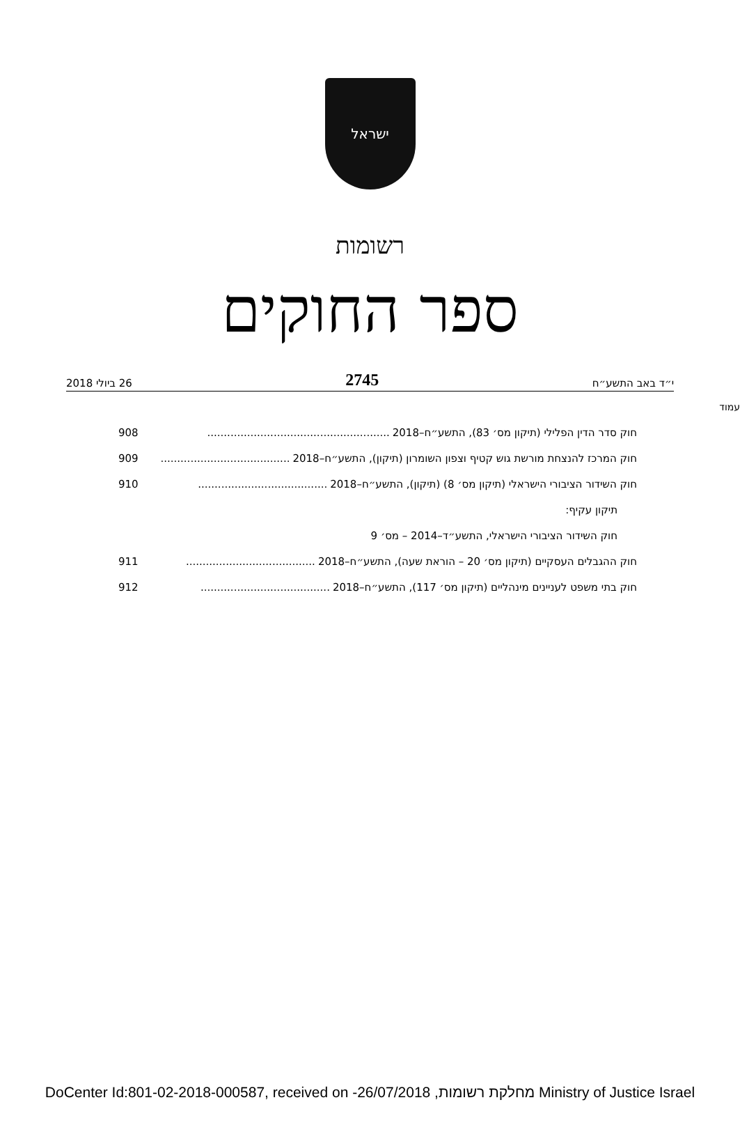ישראל
רשומות
ספר החוקים
י״ד באב התשע״ח 2745 26 ביולי 2018
עמוד
חוק סדר הדין הפלילי (תיקון מס׳ 83), התשע״ח–2018....................................................... 908
חוק המרכז להנצחת מורשת גוש קטיף וצפון השומרון (תיקון), התשע״ח–2018....................................... 909
חוק השידור הציבורי הישראלי (תיקון מס׳ 8) (תיקון), התשע״ח–2018....................................... 910
תיקון עקיף:
חוק השידור הציבורי הישראלי, התשע״ד–2014 – מס׳ 9
חוק ההגבלים העסקיים (תיקון מס׳ 20 – הוראת שעה), התשע״ח–2018....................................... 911
חוק בתי משפט לעניינים מינהליים (תיקון מס׳ 117), התשע״ח–2018....................................... 912
DoCenter Id:801-02-2018-000587, received on -26/07/2018 ,מחלקת רשומות Ministry of Justice Israel